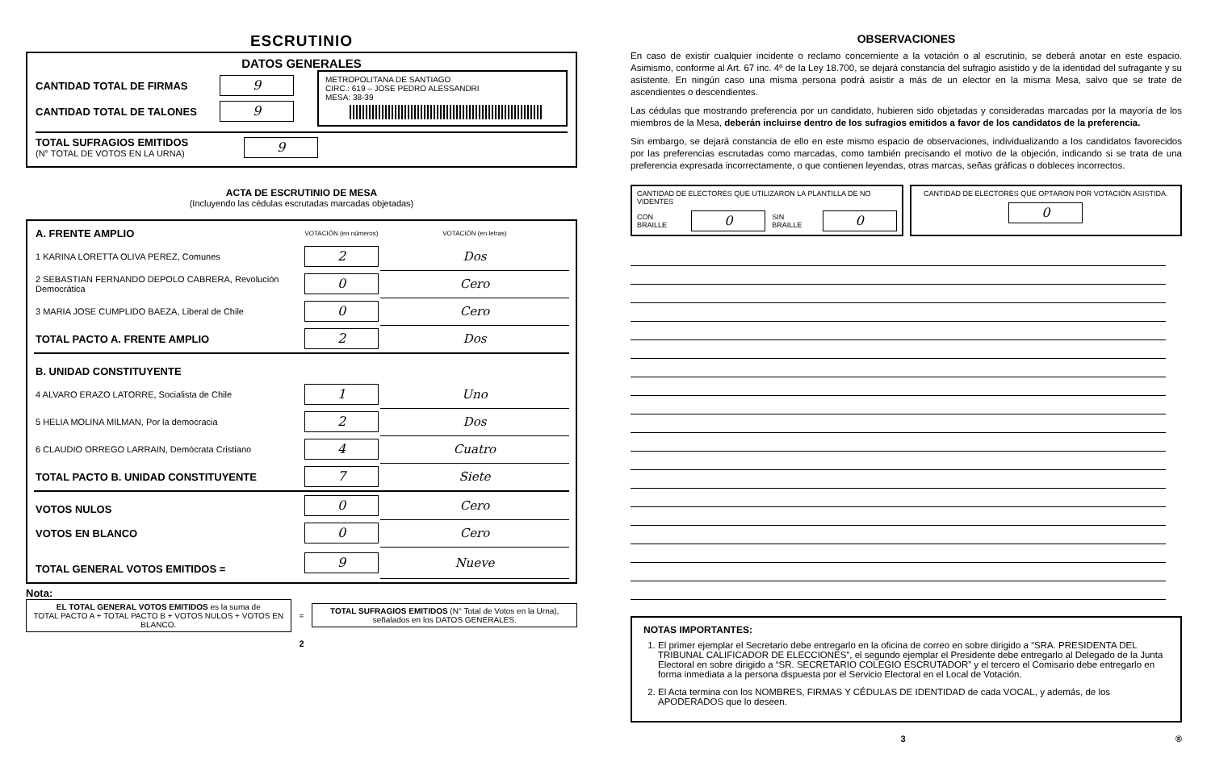ESCRUTINIO
DATOS GENERALES
CANTIDAD TOTAL DE FIRMAS 9
CANTIDAD TOTAL DE TALONES 9
METROPOLITANA DE SANTIAGO
CIRC.: 619 – JOSE PEDRO ALESSANDRI
MESA: 38-39
TOTAL SUFRAGIOS EMITIDOS
(N° TOTAL DE VOTOS EN LA URNA) 9
ACTA DE ESCRUTINIO DE MESA
(Incluyendo las cédulas escrutadas marcadas objetadas)
| A. FRENTE AMPLIO | VOTACIÓN (en números) | VOTACIÓN (en letras) |
| 1 KARINA LORETTA OLIVA PEREZ, Comunes | 2 | Dos |
| 2 SEBASTIAN FERNANDO DEPOLO CABRERA, Revolución Democrática | 0 | Cero |
| 3 MARIA JOSE CUMPLIDO BAEZA, Liberal de Chile | 0 | Cero |
| TOTAL PACTO A. FRENTE AMPLIO | 2 | Dos |
| B. UNIDAD CONSTITUYENTE | | |
| 4 ALVARO ERAZO LATORRE, Socialista de Chile | 1 | Uno |
| 5 HELIA MOLINA MILMAN, Por la democracia | 2 | Dos |
| 6 CLAUDIO ORREGO LARRAIN, Demócrata Cristiano | 4 | Cuatro |
| TOTAL PACTO B. UNIDAD CONSTITUYENTE | 7 | Siete |
| VOTOS NULOS | 0 | Cero |
| VOTOS EN BLANCO | 0 | Cero |
| TOTAL GENERAL VOTOS EMITIDOS = | 9 | Nueve |
Nota:
EL TOTAL GENERAL VOTOS EMITIDOS es la suma de
TOTAL PACTO A + TOTAL PACTO B + VOTOS NULOS + VOTOS EN BLANCO.
=
TOTAL SUFRAGIOS EMITIDOS (N° Total de Votos en la Urna), señalados en los DATOS GENERALES.
2
OBSERVACIONES
En caso de existir cualquier incidente o reclamo concerniente a la votación o al escrutinio, se deberá anotar en este espacio. Asimismo, conforme al Art. 67 inc. 4º de la Ley 18.700, se dejará constancia del sufragio asistido y de la identidad del sufragante y su asistente. En ningún caso una misma persona podrá asistir a más de un elector en la misma Mesa, salvo que se trate de ascendientes o descendientes.
Las cédulas que mostrando preferencia por un candidato, hubieren sido objetadas y consideradas marcadas por la mayoría de los miembros de la Mesa, deberán incluirse dentro de los sufragios emitidos a favor de los candidatos de la preferencia.
Sin embargo, se dejará constancia de ello en este mismo espacio de observaciones, individualizando a los candidatos favorecidos por las preferencias escrutadas como marcadas, como también precisando el motivo de la objeción, indicando si se trata de una preferencia expresada incorrectamente, o que contienen leyendas, otras marcas, señas gráficas o dobleces incorrectos.
CANTIDAD DE ELECTORES QUE UTILIZARON LA PLANTILLA DE NO VIDENTES
CON BRAILLE 0 SIN BRAILLE 0
CANTIDAD DE ELECTORES QUE OPTARON POR VOTACIÓN ASISTIDA.
0
NOTAS IMPORTANTES:
1. El primer ejemplar el Secretario debe entregarlo en la oficina de correo en sobre dirigido a “SRA. PRESIDENTA DEL TRIBUNAL CALIFICADOR DE ELECCIONES”, el segundo ejemplar el Presidente debe entregarlo al Delegado de la Junta Electoral en sobre dirigido a “SR. SECRETARIO COLEGIO ESCRUTADOR” y el tercero el Comisario debe entregarlo en forma inmediata a la persona dispuesta por el Servicio Electoral en el Local de Votación.
2. El Acta termina con los NOMBRES, FIRMAS Y CÉDULAS DE IDENTIDAD de cada VOCAL, y además, de los APODERADOS que lo deseen.
3 ®